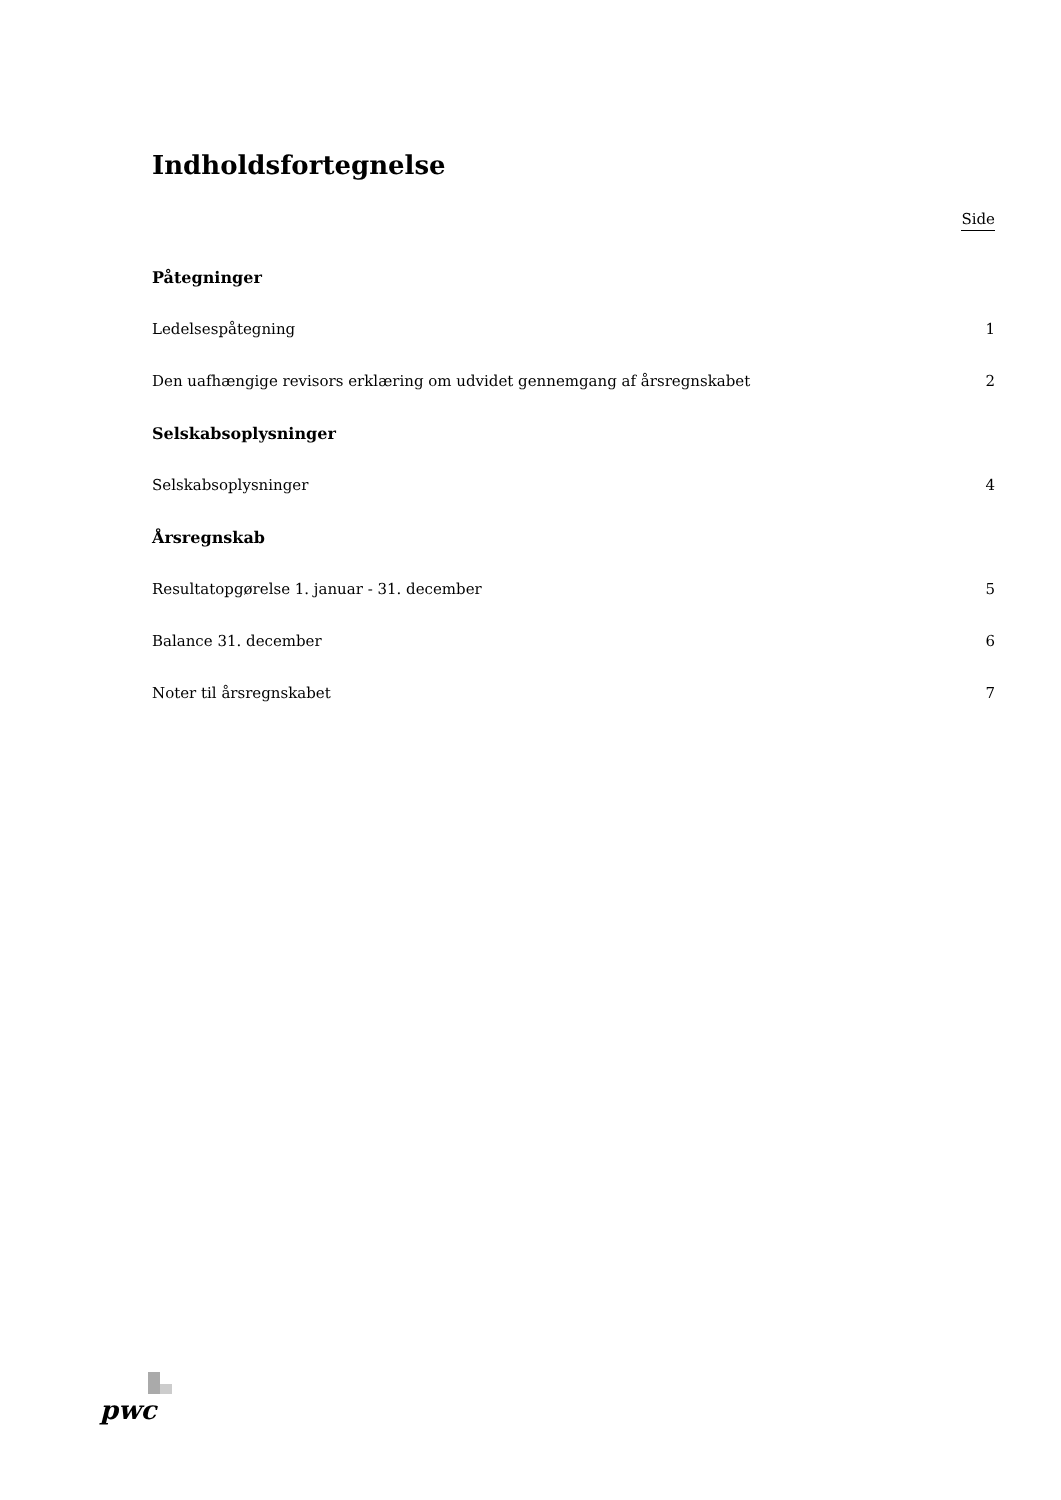Indholdsfortegnelse
Side
Påtegninger
Ledelsespåtegning 1
Den uafhængige revisors erklæring om udvidet gennemgang af årsregnskabet 2
Selskabsoplysninger
Selskabsoplysninger 4
Årsregnskab
Resultatopgørelse 1. januar - 31. december 5
Balance 31. december 6
Noter til årsregnskabet 7
pwc